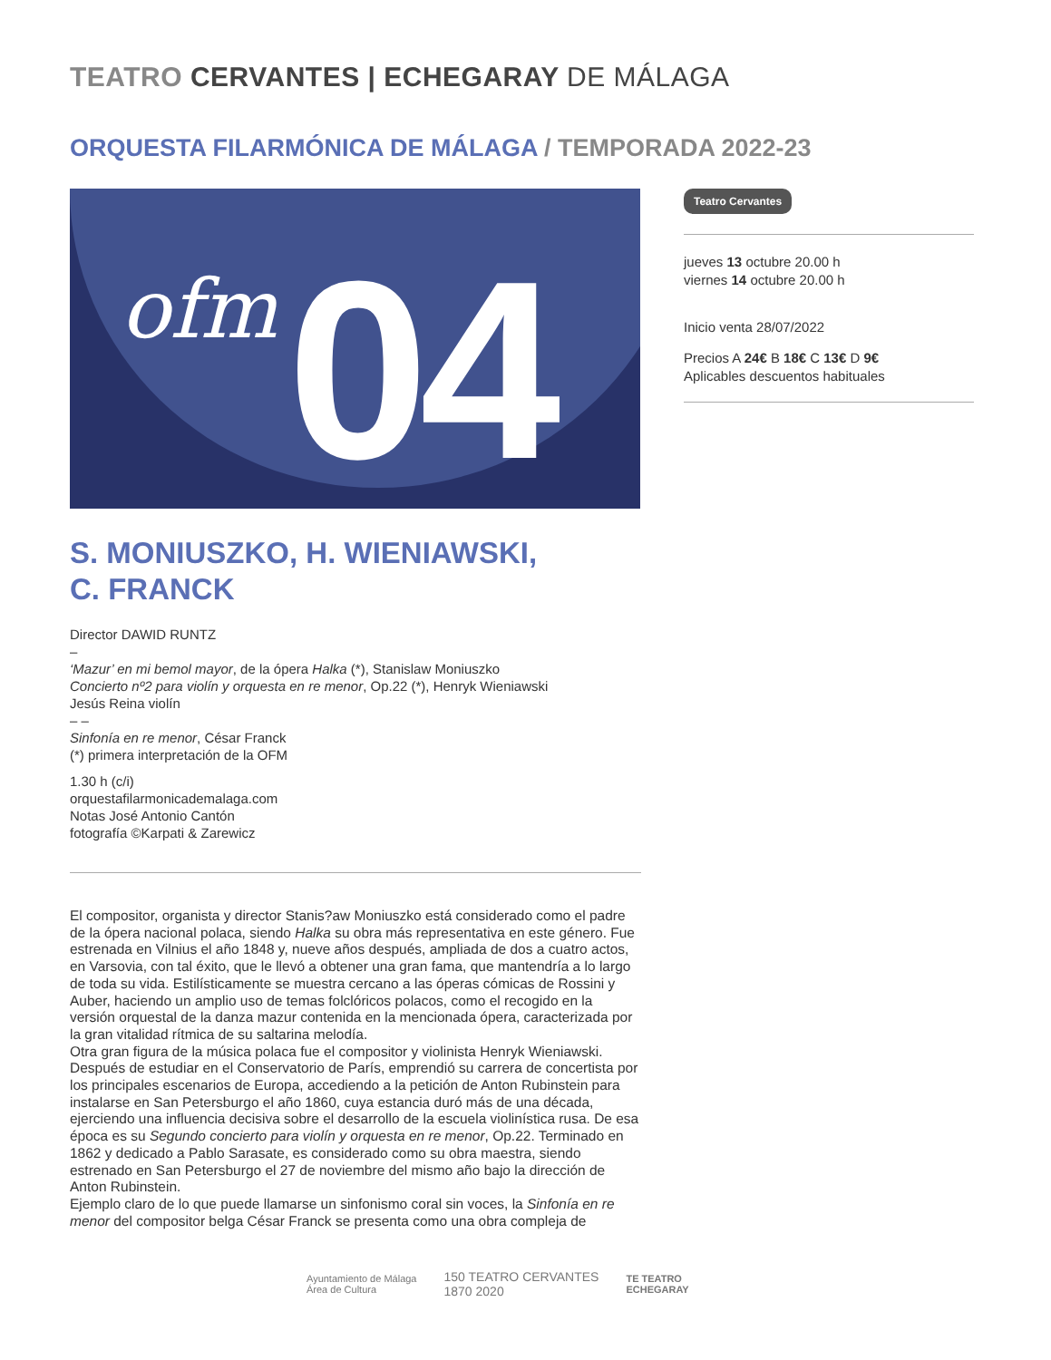TEATRO CERVANTES | ECHEGARAY DE MÁLAGA
ORQUESTA FILARMÓNICA DE MÁLAGA / TEMPORADA 2022-23
ofm 04
Teatro Cervantes
jueves 13 octubre 20.00 h
viernes 14 octubre 20.00 h
Inicio venta 28/07/2022
Precios A 24€ B 18€ C 13€ D 9€
Aplicables descuentos habituales
S. MONIUSZKO, H. WIENIAWSKI,
C. FRANCK
Director DAWID RUNTZ
–
‘Mazur’ en mi bemol mayor, de la ópera Halka (*), Stanislaw Moniuszko
Concierto nº2 para violín y orquesta en re menor, Op.22 (*), Henryk Wieniawski
Jesús Reina violín
– –
Sinfonía en re menor, César Franck
(*) primera interpretación de la OFM
1.30 h (c/i)
orquestafilarmonicademalaga.com
Notas José Antonio Cantón
fotografía ©Karpati & Zarewicz
El compositor, organista y director Stanis?aw Moniuszko está considerado como el padre de la ópera nacional polaca, siendo Halka su obra más representativa en este género. Fue estrenada en Vilnius el año 1848 y, nueve años después, ampliada de dos a cuatro actos, en Varsovia, con tal éxito, que le llevó a obtener una gran fama, que mantendría a lo largo de toda su vida. Estilísticamente se muestra cercano a las óperas cómicas de Rossini y Auber, haciendo un amplio uso de temas folclóricos polacos, como el recogido en la versión orquestal de la danza mazur contenida en la mencionada ópera, caracterizada por la gran vitalidad rítmica de su saltarina melodía.
Otra gran figura de la música polaca fue el compositor y violinista Henryk Wieniawski. Después de estudiar en el Conservatorio de París, emprendió su carrera de concertista por los principales escenarios de Europa, accediendo a la petición de Anton Rubinstein para instalarse en San Petersburgo el año 1860, cuya estancia duró más de una década, ejerciendo una influencia decisiva sobre el desarrollo de la escuela violinística rusa. De esa época es su Segundo concierto para violín y orquesta en re menor, Op.22. Terminado en 1862 y dedicado a Pablo Sarasate, es considerado como su obra maestra, siendo estrenado en San Petersburgo el 27 de noviembre del mismo año bajo la dirección de Anton Rubinstein.
Ejemplo claro de lo que puede llamarse un sinfonismo coral sin voces, la Sinfonía en re menor del compositor belga César Franck se presenta como una obra compleja de
Ayuntamiento de Málaga
Área de Cultura
150 TEATRO CERVANTES
1870 2020
TE TEATRO
ECHEGARAY